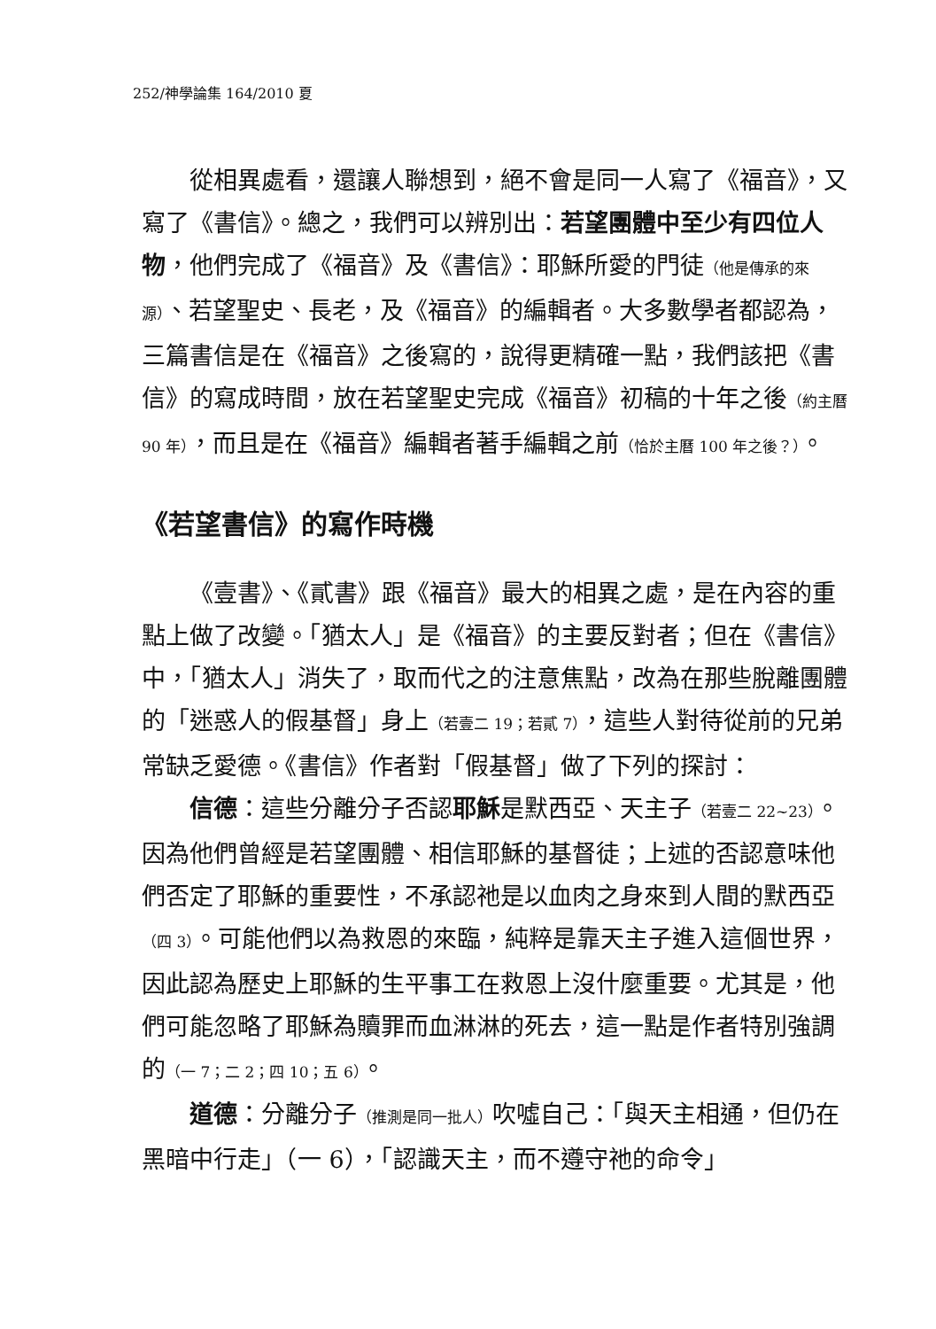252/神學論集 164/2010 夏
從相異處看，還讓人聯想到，絕不會是同一人寫了《福音》，又寫了《書信》。總之，我們可以辨別出：若望團體中至少有四位人物，他們完成了《福音》及《書信》：耶穌所愛的門徒（他是傳承的來源）、若望聖史、長老，及《福音》的編輯者。大多數學者都認為，三篇書信是在《福音》之後寫的，說得更精確一點，我們該把《書信》的寫成時間，放在若望聖史完成《福音》初稿的十年之後（約主曆 90 年），而且是在《福音》編輯者著手編輯之前（恰於主曆 100 年之後？）。
《若望書信》的寫作時機
《壹書》、《貳書》跟《福音》最大的相異之處，是在內容的重點上做了改變。「猶太人」是《福音》的主要反對者；但在《書信》中，「猶太人」消失了，取而代之的注意焦點，改為在那些脫離團體的「迷惑人的假基督」身上（若壹二 19；若貳 7），這些人對待從前的兄弟常缺乏愛德。《書信》作者對「假基督」做了下列的探討：
信德：這些分離分子否認耶穌是默西亞、天主子（若壹二 22~23）。因為他們曾經是若望團體、相信耶穌的基督徒；上述的否認意味他們否定了耶穌的重要性，不承認祂是以血肉之身來到人間的默西亞（四 3）。可能他們以為救恩的來臨，純粹是靠天主子進入這個世界，因此認為歷史上耶穌的生平事工在救恩上沒什麼重要。尤其是，他們可能忽略了耶穌為贖罪而血淋淋的死去，這一點是作者特別強調的（一 7；二 2；四 10；五 6）。
道德：分離分子（推測是同一批人）吹噓自己：「與天主相通，但仍在黑暗中行走」（一 6），「認識天主，而不遵守祂的命令」